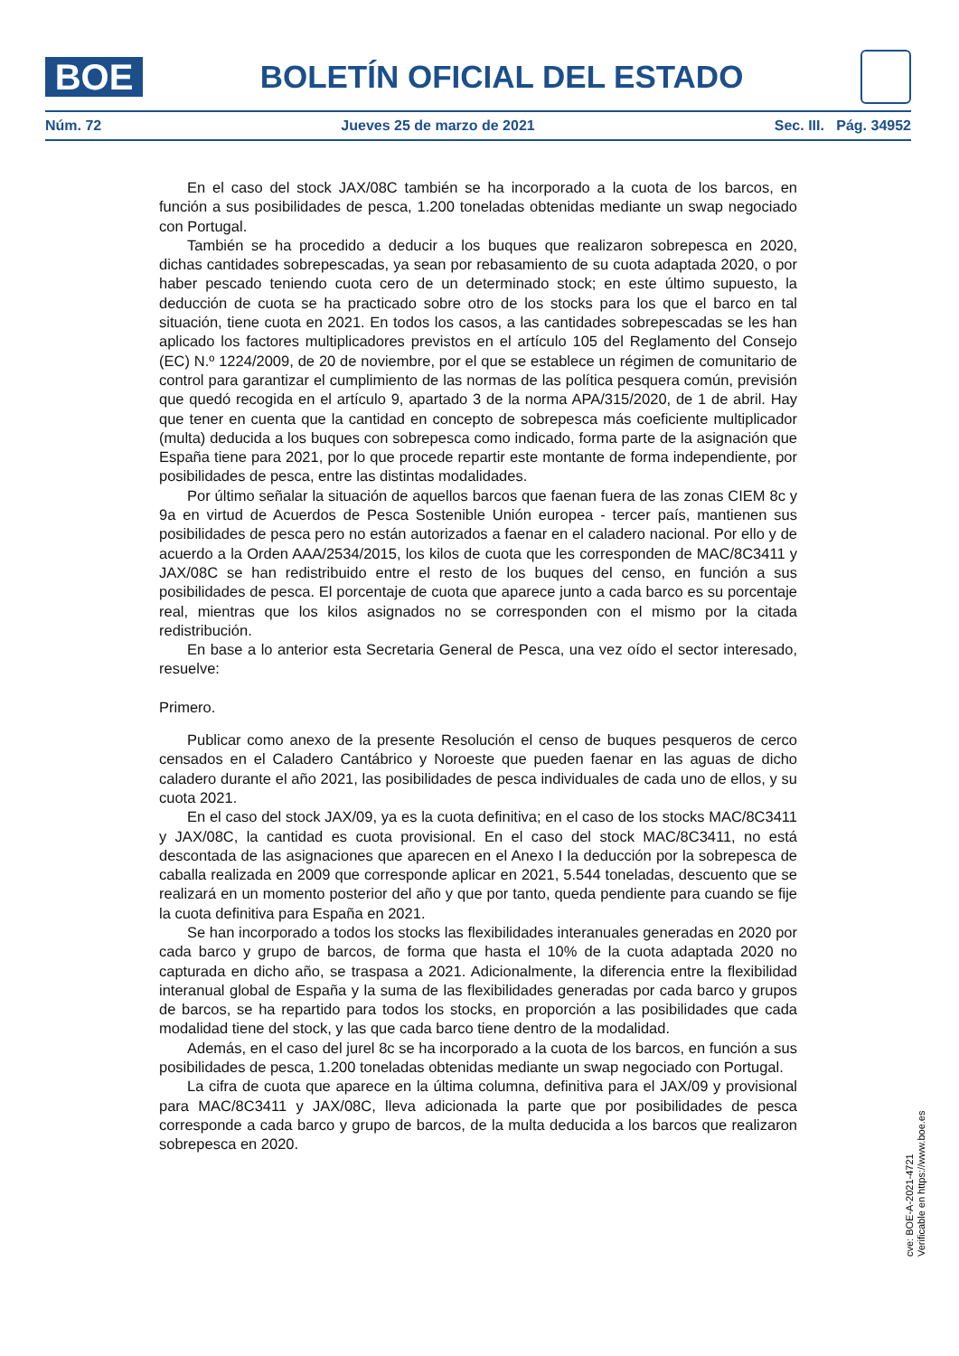BOE
BOLETÍN OFICIAL DEL ESTADO
Núm. 72 Jueves 25 de marzo de 2021 Sec. III. Pág. 34952
En el caso del stock JAX/08C también se ha incorporado a la cuota de los barcos, en función a sus posibilidades de pesca, 1.200 toneladas obtenidas mediante un swap negociado con Portugal.
También se ha procedido a deducir a los buques que realizaron sobrepesca en 2020, dichas cantidades sobrepescadas, ya sean por rebasamiento de su cuota adaptada 2020, o por haber pescado teniendo cuota cero de un determinado stock; en este último supuesto, la deducción de cuota se ha practicado sobre otro de los stocks para los que el barco en tal situación, tiene cuota en 2021. En todos los casos, a las cantidades sobrepescadas se les han aplicado los factores multiplicadores previstos en el artículo 105 del Reglamento del Consejo (EC) N.º 1224/2009, de 20 de noviembre, por el que se establece un régimen de comunitario de control para garantizar el cumplimiento de las normas de las política pesquera común, previsión que quedó recogida en el artículo 9, apartado 3 de la norma APA/315/2020, de 1 de abril. Hay que tener en cuenta que la cantidad en concepto de sobrepesca más coeficiente multiplicador (multa) deducida a los buques con sobrepesca como indicado, forma parte de la asignación que España tiene para 2021, por lo que procede repartir este montante de forma independiente, por posibilidades de pesca, entre las distintas modalidades.
Por último señalar la situación de aquellos barcos que faenan fuera de las zonas CIEM 8c y 9a en virtud de Acuerdos de Pesca Sostenible Unión europea - tercer país, mantienen sus posibilidades de pesca pero no están autorizados a faenar en el caladero nacional. Por ello y de acuerdo a la Orden AAA/2534/2015, los kilos de cuota que les corresponden de MAC/8C3411 y JAX/08C se han redistribuido entre el resto de los buques del censo, en función a sus posibilidades de pesca. El porcentaje de cuota que aparece junto a cada barco es su porcentaje real, mientras que los kilos asignados no se corresponden con el mismo por la citada redistribución.
En base a lo anterior esta Secretaria General de Pesca, una vez oído el sector interesado, resuelve:
Primero.
Publicar como anexo de la presente Resolución el censo de buques pesqueros de cerco censados en el Caladero Cantábrico y Noroeste que pueden faenar en las aguas de dicho caladero durante el año 2021, las posibilidades de pesca individuales de cada uno de ellos, y su cuota 2021.
En el caso del stock JAX/09, ya es la cuota definitiva; en el caso de los stocks MAC/8C3411 y JAX/08C, la cantidad es cuota provisional. En el caso del stock MAC/8C3411, no está descontada de las asignaciones que aparecen en el Anexo I la deducción por la sobrepesca de caballa realizada en 2009 que corresponde aplicar en 2021, 5.544 toneladas, descuento que se realizará en un momento posterior del año y que por tanto, queda pendiente para cuando se fije la cuota definitiva para España en 2021.
Se han incorporado a todos los stocks las flexibilidades interanuales generadas en 2020 por cada barco y grupo de barcos, de forma que hasta el 10% de la cuota adaptada 2020 no capturada en dicho año, se traspasa a 2021. Adicionalmente, la diferencia entre la flexibilidad interanual global de España y la suma de las flexibilidades generadas por cada barco y grupos de barcos, se ha repartido para todos los stocks, en proporción a las posibilidades que cada modalidad tiene del stock, y las que cada barco tiene dentro de la modalidad.
Además, en el caso del jurel 8c se ha incorporado a la cuota de los barcos, en función a sus posibilidades de pesca, 1.200 toneladas obtenidas mediante un swap negociado con Portugal.
La cifra de cuota que aparece en la última columna, definitiva para el JAX/09 y provisional para MAC/8C3411 y JAX/08C, lleva adicionada la parte que por posibilidades de pesca corresponde a cada barco y grupo de barcos, de la multa deducida a los barcos que realizaron sobrepesca en 2020.
cve: BOE-A-2021-4721
Verificable en https://www.boe.es